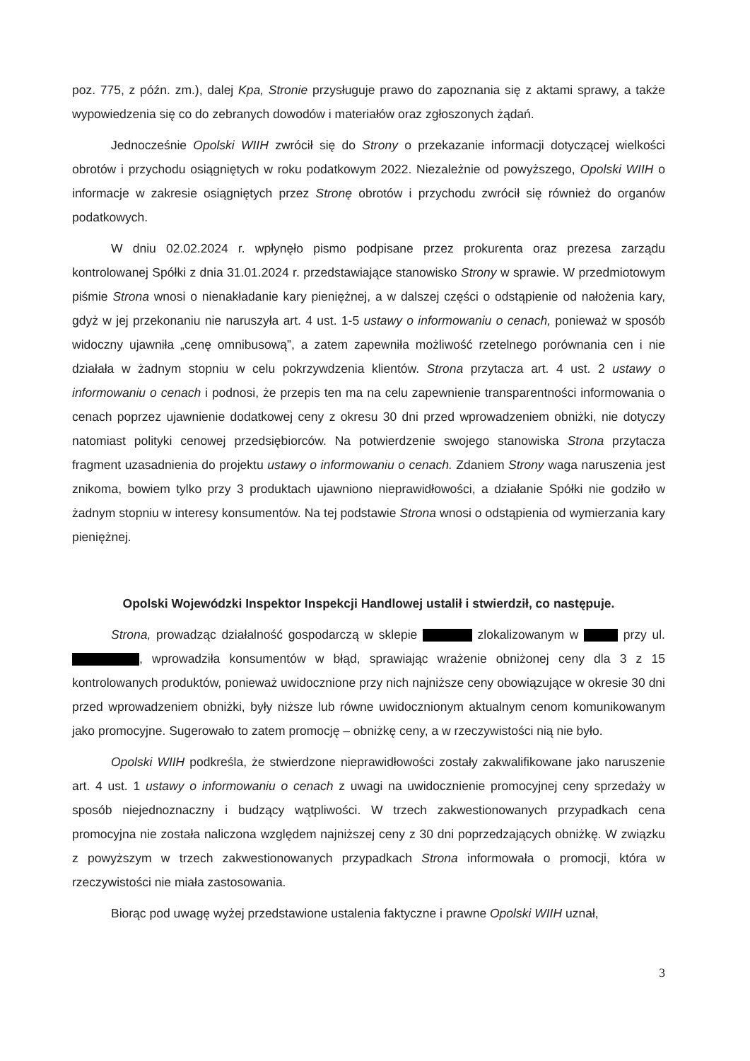poz. 775, z późn. zm.), dalej Kpa, Stronie przysługuje prawo do zapoznania się z aktami sprawy, a także wypowiedzenia się co do zebranych dowodów i materiałów oraz zgłoszonych żądań.
Jednocześnie Opolski WIIH zwrócił się do Strony o przekazanie informacji dotyczącej wielkości obrotów i przychodu osiągniętych w roku podatkowym 2022. Niezależnie od powyższego, Opolski WIIH o informacje w zakresie osiągniętych przez Stronę obrotów i przychodu zwrócił się również do organów podatkowych.
W dniu 02.02.2024 r. wpłynęło pismo podpisane przez prokurenta oraz prezesa zarządu kontrolowanej Spółki z dnia 31.01.2024 r. przedstawiające stanowisko Strony w sprawie. W przedmiotowym piśmie Strona wnosi o nienakładanie kary pieniężnej, a w dalszej części o odstąpienie od nałożenia kary, gdyż w jej przekonaniu nie naruszyła art. 4 ust. 1-5 ustawy o informowaniu o cenach, ponieważ w sposób widoczny ujawniła „cenę omnibusową”, a zatem zapewniła możliwość rzetelnego porównania cen i nie działała w żadnym stopniu w celu pokrzywdzenia klientów. Strona przytacza art. 4 ust. 2 ustawy o informowaniu o cenach i podnosi, że przepis ten ma na celu zapewnienie transparentności informowania o cenach poprzez ujawnienie dodatkowej ceny z okresu 30 dni przed wprowadzeniem obniżki, nie dotyczy natomiast polityki cenowej przedsiębiorców. Na potwierdzenie swojego stanowiska Strona przytacza fragment uzasadnienia do projektu ustawy o informowaniu o cenach. Zdaniem Strony waga naruszenia jest znikoma, bowiem tylko przy 3 produktach ujawniono nieprawidłowości, a działanie Spółki nie godziło w żadnym stopniu w interesy konsumentów. Na tej podstawie Strona wnosi o odstąpienia od wymierzania kary pieniężnej.
Opolski Wojewódzki Inspektor Inspekcji Handlowej ustalił i stwierdził, co następuje.
Strona, prowadząc działalność gospodarczą w sklepie zlokalizowanym w przy ul. , wprowadziła konsumentów w błąd, sprawiając wrażenie obniżonej ceny dla 3 z 15 kontrolowanych produktów, ponieważ uwidocznione przy nich najniższe ceny obowiązujące w okresie 30 dni przed wprowadzeniem obniżki, były niższe lub równe uwidocznionym aktualnym cenom komunikowanym jako promocyjne. Sugerowało to zatem promocję – obniżkę ceny, a w rzeczywistości nią nie było.
Opolski WIIH podkreśla, że stwierdzone nieprawidłowości zostały zakwalifikowane jako naruszenie art. 4 ust. 1 ustawy o informowaniu o cenach z uwagi na uwidocznienie promocyjnej ceny sprzedaży w sposób niejednoznaczny i budzący wątpliwości. W trzech zakwestionowanych przypadkach cena promocyjna nie została naliczona względem najniższej ceny z 30 dni poprzedzających obniżkę. W związku z powyższym w trzech zakwestionowanych przypadkach Strona informowała o promocji, która w rzeczywistości nie miała zastosowania.
Biorąc pod uwagę wyżej przedstawione ustalenia faktyczne i prawne Opolski WIIH uznał,
3